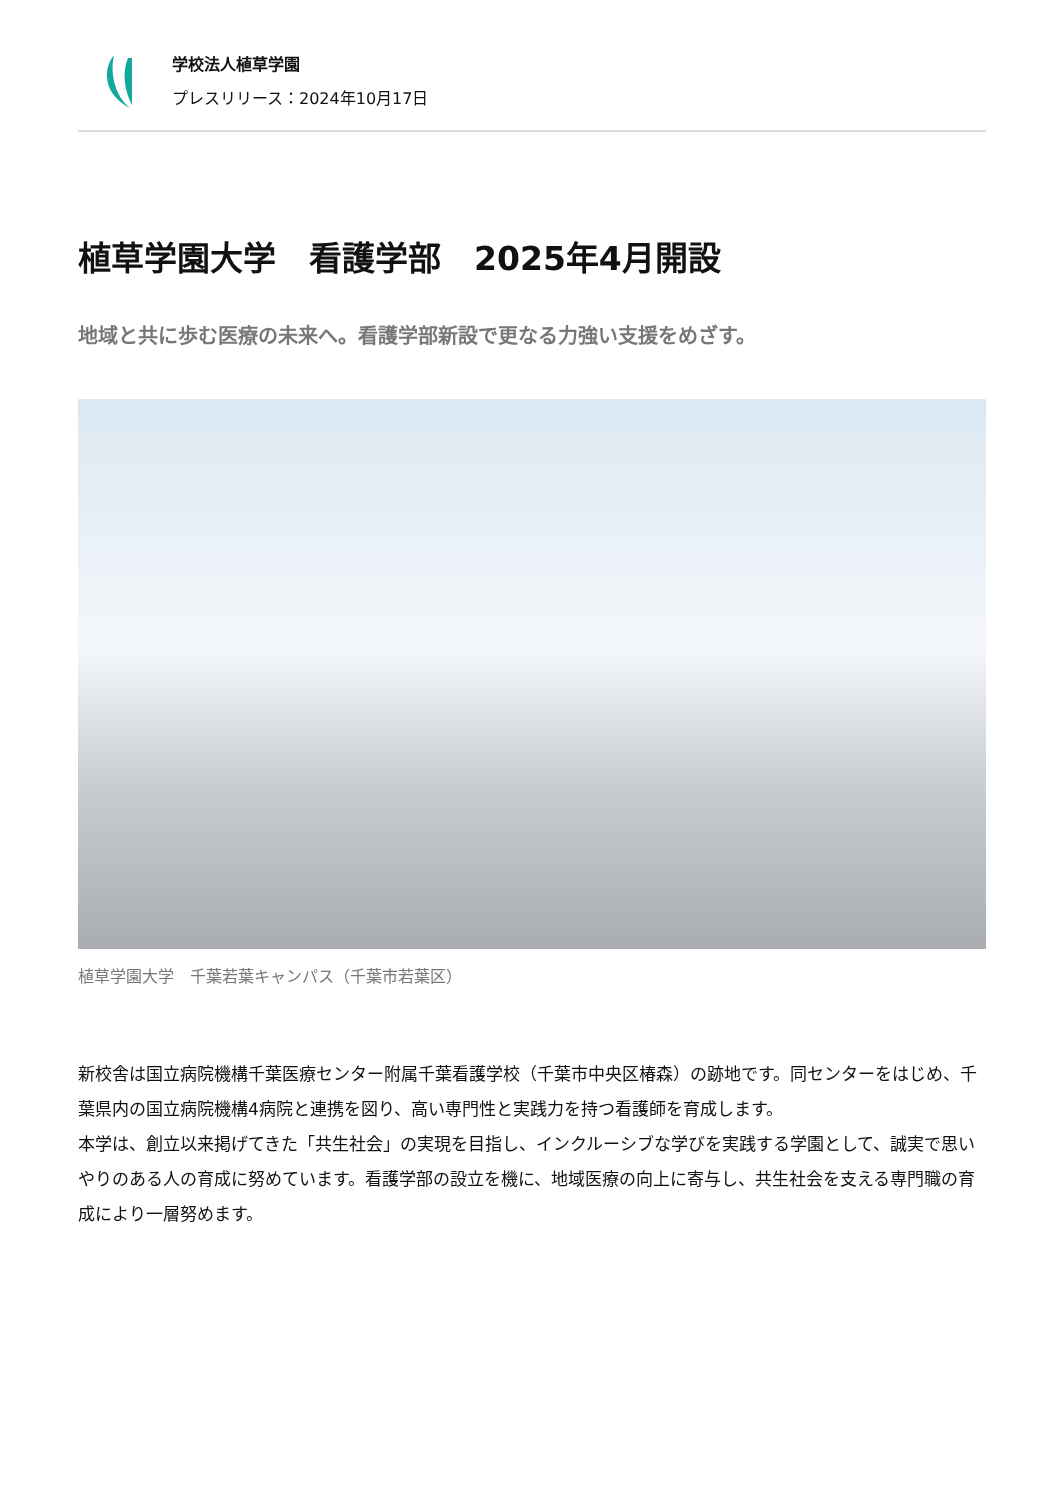学校法人植草学園
プレスリリース：2024年10月17日
植草学園大学　看護学部　2025年4月開設
地域と共に歩む医療の未来へ。看護学部新設で更なる力強い支援をめざす。
植草学園大学　千葉若葉キャンパス（千葉市若葉区）
新校舎は国立病院機構千葉医療センター附属千葉看護学校（千葉市中央区椿森）の跡地です。同センターをはじめ、千葉県内の国立病院機構4病院と連携を図り、高い専門性と実践力を持つ看護師を育成します。
本学は、創立以来掲げてきた「共生社会」の実現を目指し、インクルーシブな学びを実践する学園として、誠実で思いやりのある人の育成に努めています。看護学部の設立を機に、地域医療の向上に寄与し、共生社会を支える専門職の育成により一層努めます。